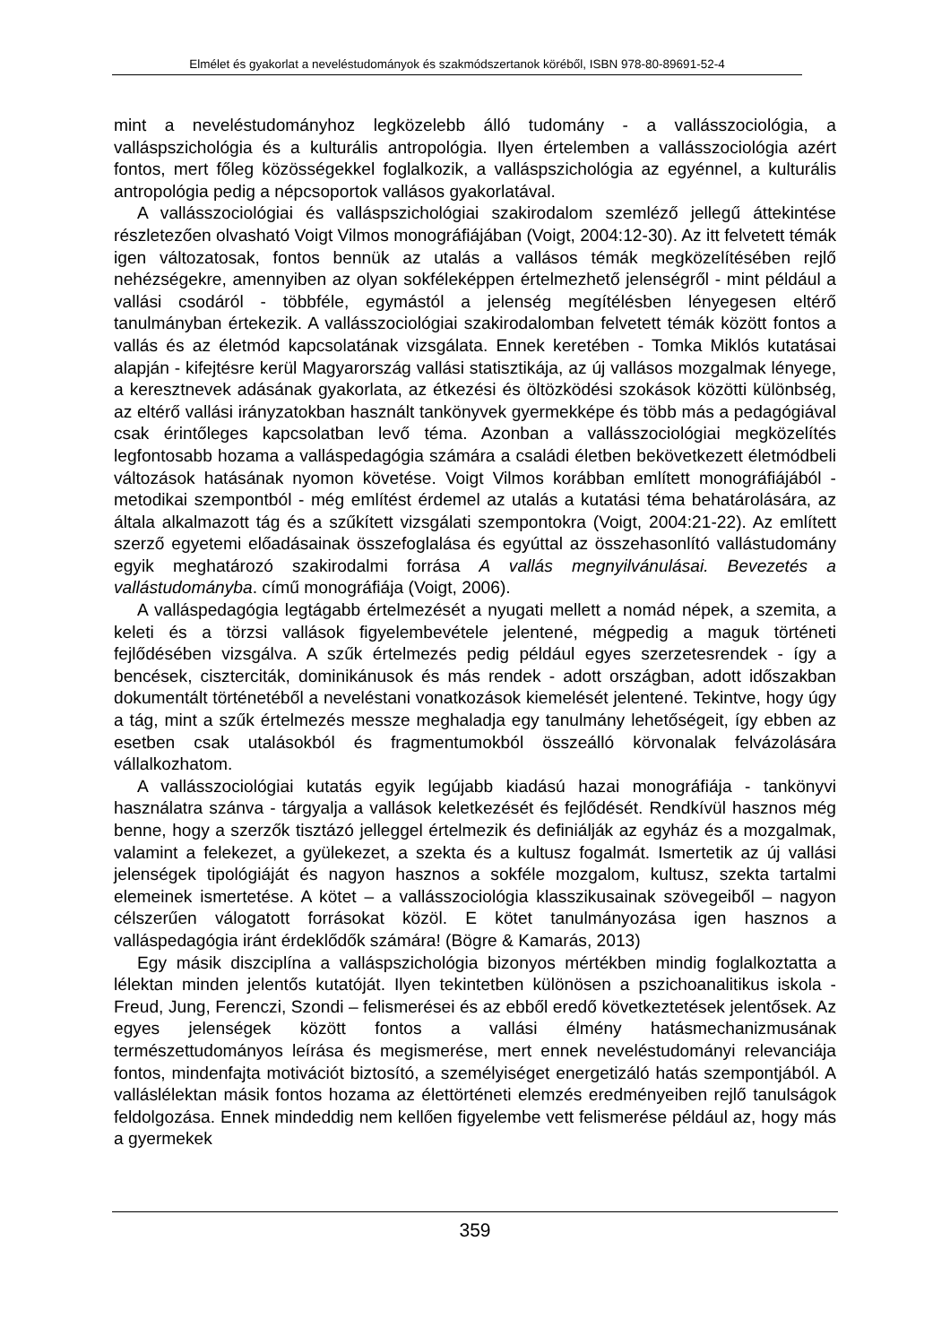Elmélet és gyakorlat a neveléstudományok és szakmódszertanok köréből, ISBN 978-80-89691-52-4
mint a neveléstudományhoz legközelebb álló tudomány - a vallásszociológia, a valláspszichológia és a kulturális antropológia. Ilyen értelemben a vallásszociológia azért fontos, mert főleg közösségekkel foglalkozik, a valláspszichológia az egyénnel, a kulturális antropológia pedig a népcsoportok vallásos gyakorlatával.
A vallásszociológiai és valláspszichológiai szakirodalom szemléző jellegű áttekintése részletezően olvasható Voigt Vilmos monográfiájában (Voigt, 2004:12-30). Az itt felvetett témák igen változatosak, fontos bennük az utalás a vallásos témák megközelítésében rejlő nehézségekre, amennyiben az olyan sokféleképpen értelmezhető jelenségről - mint például a vallási csodáról - többféle, egymástól a jelenség megítélésben lényegesen eltérő tanulmányban értekezik. A vallásszociológiai szakirodalomban felvetett témák között fontos a vallás és az életmód kapcsolatának vizsgálata. Ennek keretében - Tomka Miklós kutatásai alapján - kifejtésre kerül Magyarország vallási statisztikája, az új vallásos mozgalmak lényege, a keresztnevek adásának gyakorlata, az étkezési és öltözködési szokások közötti különbség, az eltérő vallási irányzatokban használt tankönyvek gyermekképe és több más a pedagógiával csak érintőleges kapcsolatban levő téma. Azonban a vallásszociológiai megközelítés legfontosabb hozama a valláspedagógia számára a családi életben bekövetkezett életmódbeli változások hatásának nyomon követése. Voigt Vilmos korábban említett monográfiájából - metodikai szempontból - még említést érdemel az utalás a kutatási téma behatárolására, az általa alkalmazott tág és a szűkített vizsgálati szempontokra (Voigt, 2004:21-22). Az említett szerző egyetemi előadásainak összefoglalása és egyúttal az összehasonlító vallástudomány egyik meghatározó szakirodalmi forrása A vallás megnyilvánulásai. Bevezetés a vallástudományba. című monográfiája (Voigt, 2006).
A valláspedagógia legtágabb értelmezését a nyugati mellett a nomád népek, a szemita, a keleti és a törzsi vallások figyelembevétele jelentené, mégpedig a maguk történeti fejlődésében vizsgálva. A szűk értelmezés pedig például egyes szerzetesrendek - így a bencések, ciszterciták, dominikánusok és más rendek - adott országban, adott időszakban dokumentált történetéből a neveléstani vonatkozások kiemelését jelentené. Tekintve, hogy úgy a tág, mint a szűk értelmezés messze meghaladja egy tanulmány lehetőségeit, így ebben az esetben csak utalásokból és fragmentumokból összeálló körvonalak felvázolására vállalkozhatom.
A vallásszociológiai kutatás egyik legújabb kiadású hazai monográfiája - tankönyvi használatra szánva - tárgyalja a vallások keletkezését és fejlődését. Rendkívül hasznos még benne, hogy a szerzők tisztázó jelleggel értelmezik és definiálják az egyház és a mozgalmak, valamint a felekezet, a gyülekezet, a szekta és a kultusz fogalmát. Ismertetik az új vallási jelenségek tipológiáját és nagyon hasznos a sokféle mozgalom, kultusz, szekta tartalmi elemeinek ismertetése. A kötet – a vallásszociológia klasszikusainak szövegeiből – nagyon célszerűen válogatott forrásokat közöl. E kötet tanulmányozása igen hasznos a valláspedagógia iránt érdeklődők számára! (Bögre & Kamarás, 2013)
Egy másik diszciplína a valláspszichológia bizonyos mértékben mindig foglalkoztatta a lélektan minden jelentős kutatóját. Ilyen tekintetben különösen a pszichoanalitikus iskola - Freud, Jung, Ferenczi, Szondi – felismerései és az ebből eredő következtetések jelentősek. Az egyes jelenségek között fontos a vallási élmény hatásmechanizmusának természettudományos leírása és megismerése, mert ennek neveléstudományi relevanciája fontos, mindenfajta motivációt biztosító, a személyiséget energetizáló hatás szempontjából. A valláslélektan másik fontos hozama az élettörténeti elemzés eredményeiben rejlő tanulságok feldolgozása. Ennek mindeddig nem kellően figyelembe vett felismerése például az, hogy más a gyermekek
359